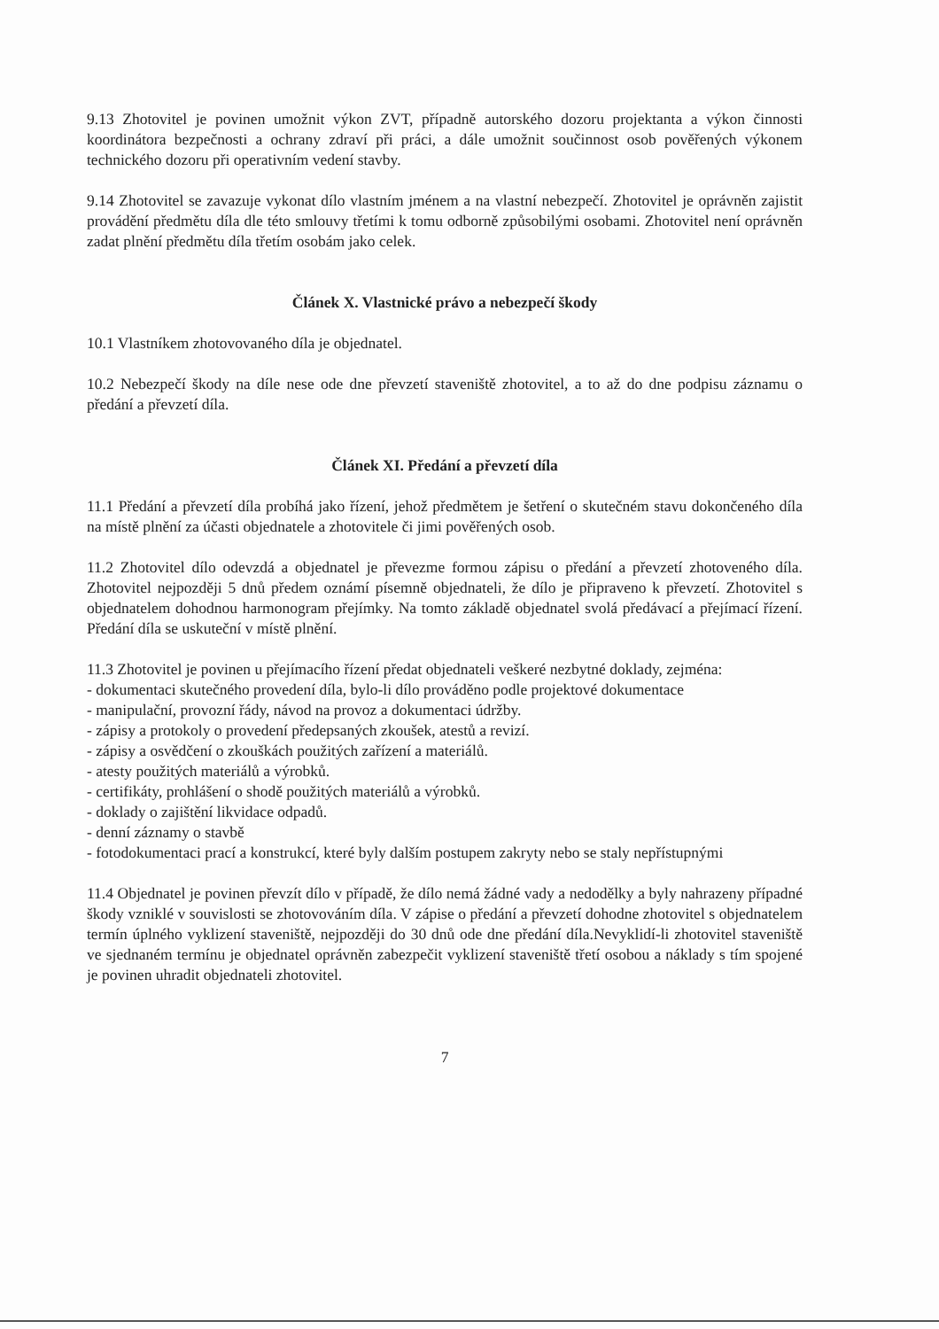9.13 Zhotovitel je povinen umožnit výkon ZVT, případně autorského dozoru projektanta a výkon činnosti koordinátora bezpečnosti a ochrany zdraví při práci, a dále umožnit součinnost osob pověřených výkonem technického dozoru při operativním vedení stavby.
9.14 Zhotovitel se zavazuje vykonat dílo vlastním jménem a na vlastní nebezpečí. Zhotovitel je oprávněn zajistit provádění předmětu díla dle této smlouvy třetími k tomu odborně způsobilými osobami. Zhotovitel není oprávněn zadat plnění předmětu díla třetím osobám jako celek.
Článek X. Vlastnické právo a nebezpečí škody
10.1 Vlastníkem zhotovovaného díla je objednatel.
10.2 Nebezpečí škody na díle nese ode dne převzetí staveniště zhotovitel, a to až do dne podpisu záznamu o předání a převzetí díla.
Článek XI. Předání a převzetí díla
11.1 Předání a převzetí díla probíhá jako řízení, jehož předmětem je šetření o skutečném stavu dokončeného díla na místě plnění za účasti objednatele a zhotovitele či jimi pověřených osob.
11.2 Zhotovitel dílo odevzdá a objednatel je převezme formou zápisu o předání a převzetí zhotoveného díla. Zhotovitel nejpozději 5 dnů předem oznámí písemně objednateli, že dílo je připraveno k převzetí. Zhotovitel s objednatelem dohodnou harmonogram přejímky. Na tomto základě objednatel svolá předávací a přejímací řízení. Předání díla se uskuteční v místě plnění.
11.3 Zhotovitel je povinen u přejímacího řízení předat objednateli veškeré nezbytné doklady, zejména:
- dokumentaci skutečného provedení díla, bylo-li dílo prováděno podle projektové dokumentace
- manipulační, provozní řády, návod na provoz a dokumentaci údržby.
- zápisy a protokoly o provedení předepsaných zkoušek, atestů a revizí.
- zápisy a osvědčení o zkouškách použitých zařízení a materiálů.
- atesty použitých materiálů a výrobků.
- certifikáty, prohlášení o shodě použitých materiálů a výrobků.
- doklady o zajištění likvidace odpadů.
- denní záznamy o stavbě
- fotodokumentaci prací a konstrukcí, které byly dalším postupem zakryty nebo se staly nepřístupnými
11.4 Objednatel je povinen převzít dílo v případě, že dílo nemá žádné vady a nedodělky a byly nahrazeny případné škody vzniklé v souvislosti se zhotovováním díla. V zápise o předání a převzetí dohodne zhotovitel s objednatelem termín úplného vyklizení staveniště, nejpozději do 30 dnů ode dne předání díla.Nevyklidí-li zhotovitel staveniště ve sjednaném termínu je objednatel oprávněn zabezpečit vyklizení staveniště třetí osobou a náklady s tím spojené je povinen uhradit objednateli zhotovitel.
7